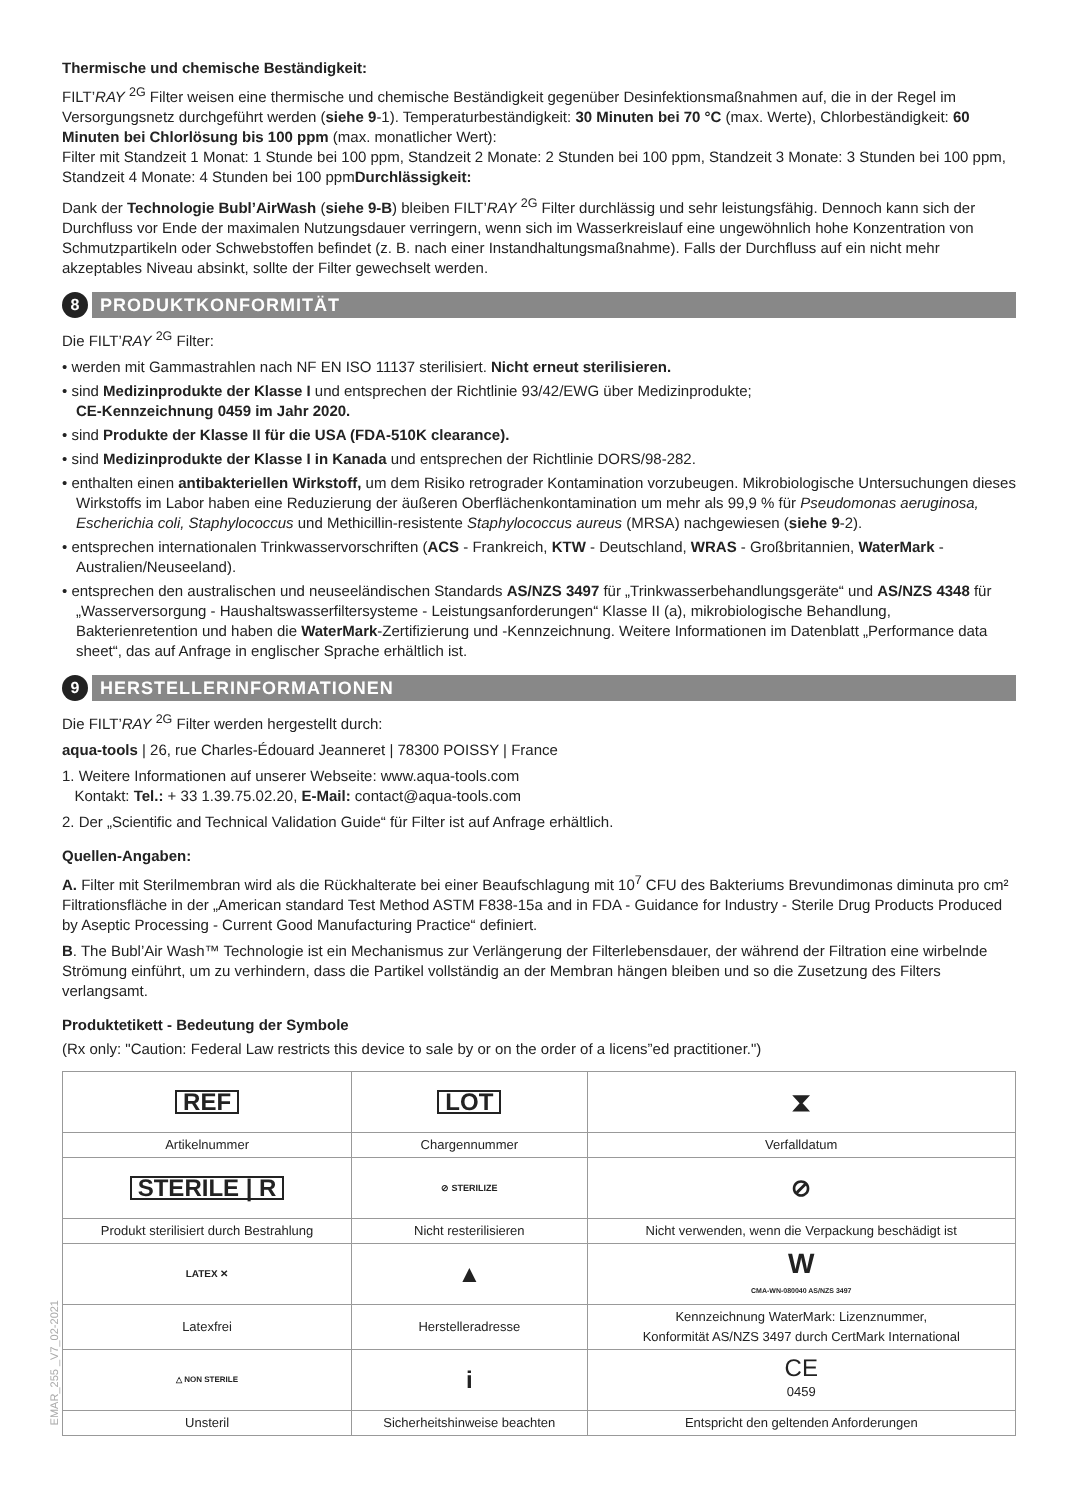Thermische und chemische Beständigkeit:
FILT’RAY <sup>2G</sup> Filter weisen eine thermische und chemische Beständigkeit gegenüber Desinfektionsmaßnahmen auf, die in der Regel im Versorgungsnetz durchgeführt werden (siehe 9-1). Temperaturbeständigkeit: 30 Minuten bei 70 °C (max. Werte), Chlorbeständigkeit: 60 Minuten bei Chlorlösung bis 100 ppm (max. monatlicher Wert):
Filter mit Standzeit 1 Monat: 1 Stunde bei 100 ppm, Standzeit 2 Monate: 2 Stunden bei 100 ppm, Standzeit 3 Monate: 3 Stunden bei 100 ppm, Standzeit 4 Monate: 4 Stunden bei 100 ppmDurchlässigkeit:
Dank der Technologie Bubl’AirWash (siehe 9-B) bleiben FILT’RAY <sup>2G</sup> Filter durchlässig und sehr leistungsfähig. Dennoch kann sich der Durchfluss vor Ende der maximalen Nutzungsdauer verringern, wenn sich im Wasserkreislauf eine ungewöhnlich hohe Konzentration von Schmutzpartikeln oder Schwebstoffen befindet (z. B. nach einer Instandhaltungsmaßnahme). Falls der Durchfluss auf ein nicht mehr akzeptables Niveau absinkt, sollte der Filter gewechselt werden.
8 PRODUKTKONFORMITÄT
Die FILT’RAY <sup>2G</sup> Filter:
• werden mit Gammastrahlen nach NF EN ISO 11137 sterilisiert. Nicht erneut sterilisieren.
• sind Medizinprodukte der Klasse I und entsprechen der Richtlinie 93/42/EWG über Medizinprodukte;
CE-Kennzeichnung 0459 im Jahr 2020.
• sind Produkte der Klasse II für die USA (FDA-510K clearance).
• sind Medizinprodukte der Klasse I in Kanada und entsprechen der Richtlinie DORS/98-282.
• enthalten einen antibakteriellen Wirkstoff, um dem Risiko retrograder Kontamination vorzubeugen. Mikrobiologische Untersuchungen dieses Wirkstoffs im Labor haben eine Reduzierung der äußeren Oberflächenkontamination um mehr als 99,9 % für Pseudomonas aeruginosa, Escherichia coli, Staphylococcus und Methicillin-resistente Staphylococcus aureus (MRSA) nachgewiesen (siehe 9-2).
• entsprechen internationalen Trinkwasservorschriften (ACS - Frankreich, KTW - Deutschland, WRAS - Großbritannien, WaterMark - Australien/Neuseeland).
• entsprechen den australischen und neuseeländischen Standards AS/NZS 3497 für „Trinkwasserbehandlungsgeräte“ und AS/NZS 4348 für „Wasserversorgung - Haushaltswasserfiltersysteme - Leistungsanforderungen“ Klasse II (a), mikrobiologische Behandlung, Bakterienretention und haben die WaterMark-Zertifizierung und -Kennzeichnung. Weitere Informationen im Datenblatt „Performance data sheet“, das auf Anfrage in englischer Sprache erhältlich ist.
9 HERSTELLERINFORMATIONEN
Die FILT’RAY <sup>2G</sup> Filter werden hergestellt durch:
aqua-tools | 26, rue Charles-Édouard Jeanneret | 78300 POISSY | France
1. Weitere Informationen auf unserer Webseite: www.aqua-tools.com
Kontakt: Tel.: + 33 1.39.75.02.20, E-Mail: contact@aqua-tools.com
2. Der „Scientific and Technical Validation Guide“ für Filter ist auf Anfrage erhältlich.
Quellen-Angaben:
A. Filter mit Sterilmembran wird als die Rückhalterate bei einer Beaufschlagung mit 10<sup>7</sup> CFU des Bakteriums Brevundimonas diminuta pro cm² Filtrationsfläche in der „American standard Test Method ASTM F838-15a and in FDA - Guidance for Industry - Sterile Drug Products Produced by Aseptic Processing - Current Good Manufacturing Practice“ definiert.
B. The Bubl’Air Wash™ Technologie ist ein Mechanismus zur Verlängerung der Filterlebensdauer, der während der Filtration eine wirbelnde Strömung einführt, um zu verhindern, dass die Partikel vollständig an der Membran hängen bleiben und so die Zusetzung des Filters verlangsamt.
Produktetikett - Bedeutung der Symbole
(Rx only: "Caution: Federal Law restricts this device to sale by or on the order of a licens”ed practitioner.")
| REF | LOT | ⧗ |
| Artikelnummer | Chargennummer | Verfalldatum |
| STERILE / R | ⊘ STERILIZE | ⊘ |
| Produkt sterilisiert durch Bestrahlung | Nicht resterilisieren | Nicht verwenden, wenn die Verpackung beschädigt ist |
| LATEX ✕ | ▲ | W CMA-WN-080040 AS/NZS 3497 |
| Latexfrei | Herstelleradresse | Kennzeichnung WaterMark: Lizenznummer, Konformität AS/NZS 3497 durch CertMark International |
| △ NON STERILE | i | CE 0459 |
| Unsteril | Sicherheitshinweise beachten | Entspricht den geltenden Anforderungen |
EMAR_255 _V7_02-2021